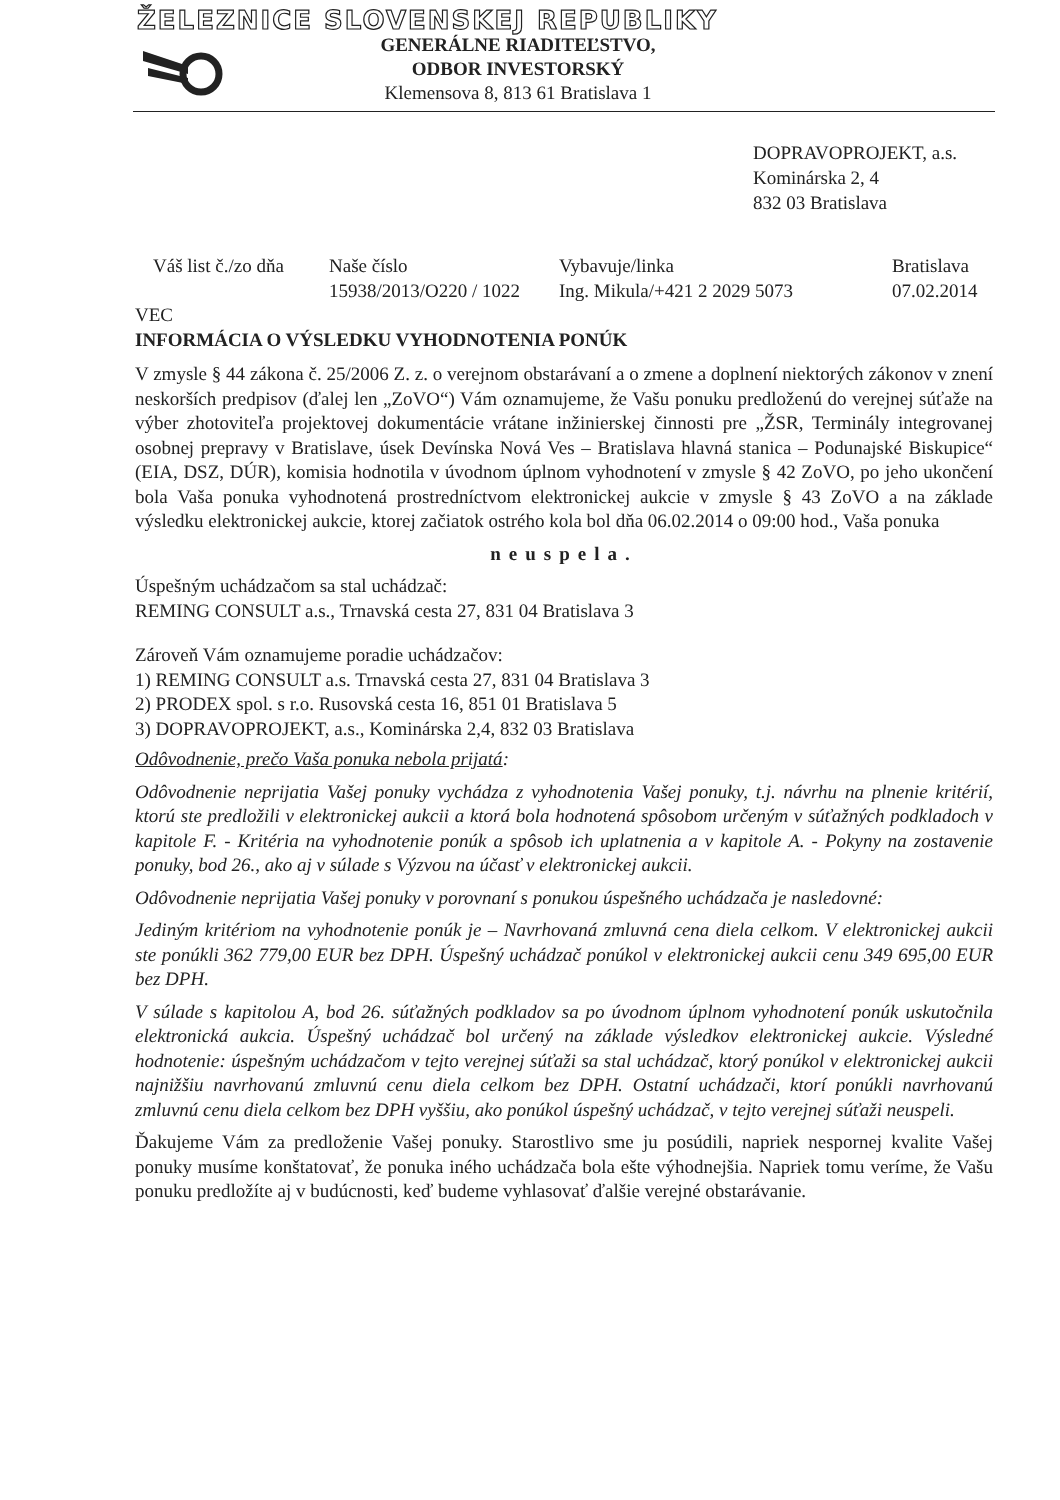ŽELEZNICE SLOVENSKEJ REPUBLIKY
GENERÁLNE RIADITEĽSTVO,
ODBOR INVESTORSKÝ
Klemensova 8, 813 61 Bratislava 1
DOPRAVOPROJEKT, a.s.
Kominárska 2, 4
832 03 Bratislava
Váš list č./zo dňa
Naše číslo
15938/2013/O220 / 1022
Vybavuje/linka
Ing. Mikula/+421 2 2029 5073
Bratislava
07.02.2014
VEC
INFORMÁCIA O VÝSLEDKU VYHODNOTENIA PONÚK
V zmysle § 44 zákona č. 25/2006 Z. z. o verejnom obstarávaní a o zmene a doplnení niektorých zákonov v znení neskorších predpisov (ďalej len „ZoVO“) Vám oznamujeme, že Vašu ponuku predloženú do verejnej súťaže na výber zhotoviteľa projektovej dokumentácie vrátane inžinierskej činnosti pre „ŽSR, Terminály integrovanej osobnej prepravy v Bratislave, úsek Devínska Nová Ves – Bratislava hlavná stanica – Podunajské Biskupice“ (EIA, DSZ, DÚR), komisia hodnotila v úvodnom úplnom vyhodnotení v zmysle § 42 ZoVO, po jeho ukončení bola Vaša ponuka vyhodnotená prostredníctvom elektronickej aukcie v zmysle § 43 ZoVO a na základe výsledku elektronickej aukcie, ktorej začiatok ostrého kola bol dňa 06.02.2014 o 09:00 hod., Vaša ponuka
neuspela.
Úspešným uchádzačom sa stal uchádzač:
REMING CONSULT a.s., Trnavská cesta 27, 831 04 Bratislava 3
Zároveň Vám oznamujeme poradie uchádzačov:
1) REMING CONSULT a.s. Trnavská cesta 27, 831 04 Bratislava 3
2) PRODEX spol. s r.o. Rusovská cesta 16, 851 01 Bratislava 5
3) DOPRAVOPROJEKT, a.s., Kominárska 2,4, 832 03 Bratislava
Odôvodnenie, prečo Vaša ponuka nebola prijatá:
Odôvodnenie neprijatia Vašej ponuky vychádza z vyhodnotenia Vašej ponuky, t.j. návrhu na plnenie kritérií, ktorú ste predložili v elektronickej aukcii a ktorá bola hodnotená spôsobom určeným v súťažných podkladoch v kapitole F. - Kritéria na vyhodnotenie ponúk a spôsob ich uplatnenia a v kapitole A. - Pokyny na zostavenie ponuky, bod 26., ako aj v súlade s Výzvou na účasť v elektronickej aukcii.
Odôvodnenie neprijatia Vašej ponuky v porovnaní s ponukou úspešného uchádzača je nasledovné:
Jediným kritériom na vyhodnotenie ponúk je – Navrhovaná zmluvná cena diela celkom. V elektronickej aukcii ste ponúkli 362 779,00 EUR bez DPH. Úspešný uchádzač ponúkol v elektronickej aukcii cenu 349 695,00 EUR bez DPH.
V súlade s kapitolou A, bod 26. súťažných podkladov sa po úvodnom úplnom vyhodnotení ponúk uskutočnila elektronická aukcia. Úspešný uchádzač bol určený na základe výsledkov elektronickej aukcie. Výsledné hodnotenie: úspešným uchádzačom v tejto verejnej súťaži sa stal uchádzač, ktorý ponúkol v elektronickej aukcii najnižšiu navrhovanú zmluvnú cenu diela celkom bez DPH. Ostatní uchádzači, ktorí ponúkli navrhovanú zmluvnú cenu diela celkom bez DPH vyššiu, ako ponúkol úspešný uchádzač, v tejto verejnej súťaži neuspeli.
Ďakujeme Vám za predloženie Vašej ponuky. Starostlivo sme ju posúdili, napriek nespornej kvalite Vašej ponuky musíme konštatovať, že ponuka iného uchádzača bola ešte výhodnejšia. Napriek tomu veríme, že Vašu ponuku predložíte aj v budúcnosti, keď budeme vyhlasovať ďalšie verejné obstarávanie.